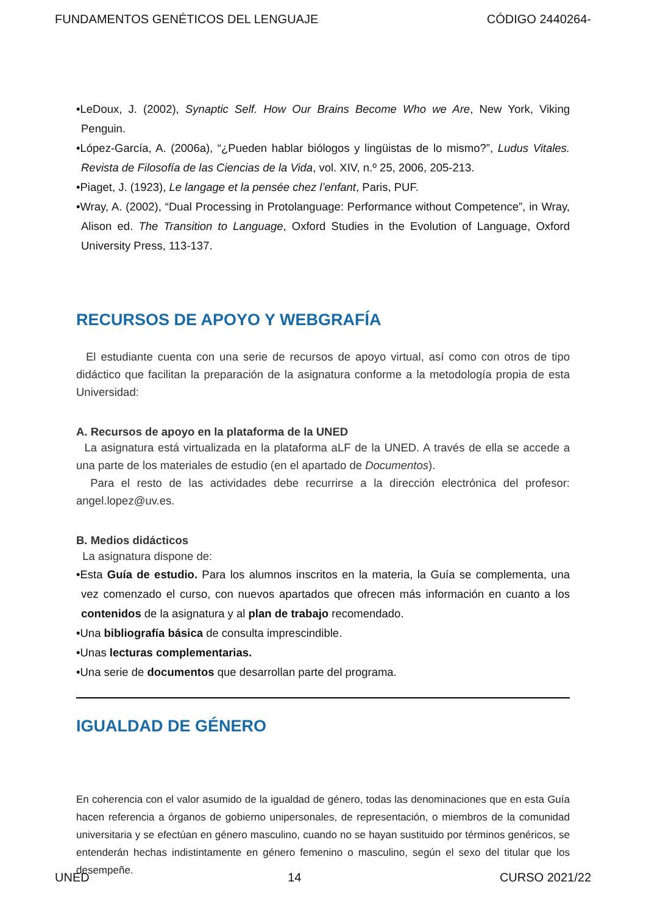FUNDAMENTOS GENÉTICOS DEL LENGUAJE CÓDIGO 2440264-
•LeDoux, J. (2002), Synaptic Self. How Our Brains Become Who we Are, New York, Viking Penguin.
•López-García, A. (2006a), “¿Pueden hablar biólogos y lingüistas de lo mismo?”, Ludus Vitales. Revista de Filosofía de las Ciencias de la Vida, vol. XIV, n.º 25, 2006, 205-213.
•Piaget, J. (1923), Le langage et la pensée chez l’enfant, Paris, PUF.
•Wray, A. (2002), “Dual Processing in Protolanguage: Performance without Competence”, in Wray, Alison ed. The Transition to Language, Oxford Studies in the Evolution of Language, Oxford University Press, 113-137.
RECURSOS DE APOYO Y WEBGRAFÍA
El estudiante cuenta con una serie de recursos de apoyo virtual, así como con otros de tipo didáctico que facilitan la preparación de la asignatura conforme a la metodología propia de esta Universidad:
A. Recursos de apoyo en la plataforma de la UNED
La asignatura está virtualizada en la plataforma aLF de la UNED. A través de ella se accede a una parte de los materiales de estudio (en el apartado de Documentos).
Para el resto de las actividades debe recurrirse a la dirección electrónica del profesor: angel.lopez@uv.es.
B. Medios didácticos
La asignatura dispone de:
•Esta Guía de estudio. Para los alumnos inscritos en la materia, la Guía se complementa, una vez comenzado el curso, con nuevos apartados que ofrecen más información en cuanto a los contenidos de la asignatura y al plan de trabajo recomendado.
•Una bibliografía básica de consulta imprescindible.
•Unas lecturas complementarias.
•Una serie de documentos que desarrollan parte del programa.
IGUALDAD DE GÉNERO
En coherencia con el valor asumido de la igualdad de género, todas las denominaciones que en esta Guía hacen referencia a órganos de gobierno unipersonales, de representación, o miembros de la comunidad universitaria y se efectúan en género masculino, cuando no se hayan sustituido por términos genéricos, se entenderán hechas indistintamente en género femenino o masculino, según el sexo del titular que los desempeñe.
UNED 14 CURSO 2021/22